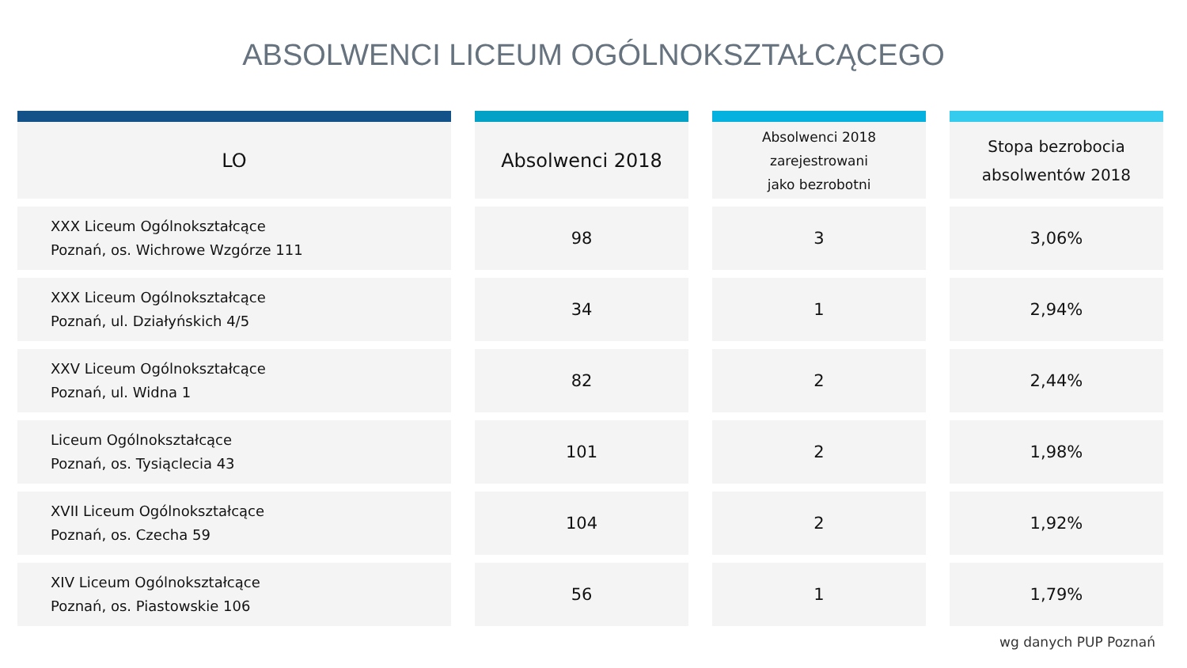ABSOLWENCI LICEUM OGÓLNOKSZTAŁCĄCEGO
| LO | Absolwenci 2018 | Absolwenci 2018 zarejestrowani jako bezrobotni | Stopa bezrobocia absolwentów 2018 |
| --- | --- | --- | --- |
| XXX Liceum Ogólnokształcące Poznań, os. Wichrowe Wzgórze 111 | 98 | 3 | 3,06% |
| XXX Liceum Ogólnokształcące Poznań, ul. Działyńskich 4/5 | 34 | 1 | 2,94% |
| XXV Liceum Ogólnokształcące Poznań, ul. Widna 1 | 82 | 2 | 2,44% |
| Liceum Ogólnokształcące Poznań, os. Tysiąclecia 43 | 101 | 2 | 1,98% |
| XVII Liceum Ogólnokształcące Poznań, os. Czecha 59 | 104 | 2 | 1,92% |
| XIV Liceum Ogólnokształcące Poznań, os. Piastowskie 106 | 56 | 1 | 1,79% |
wg danych PUP Poznań